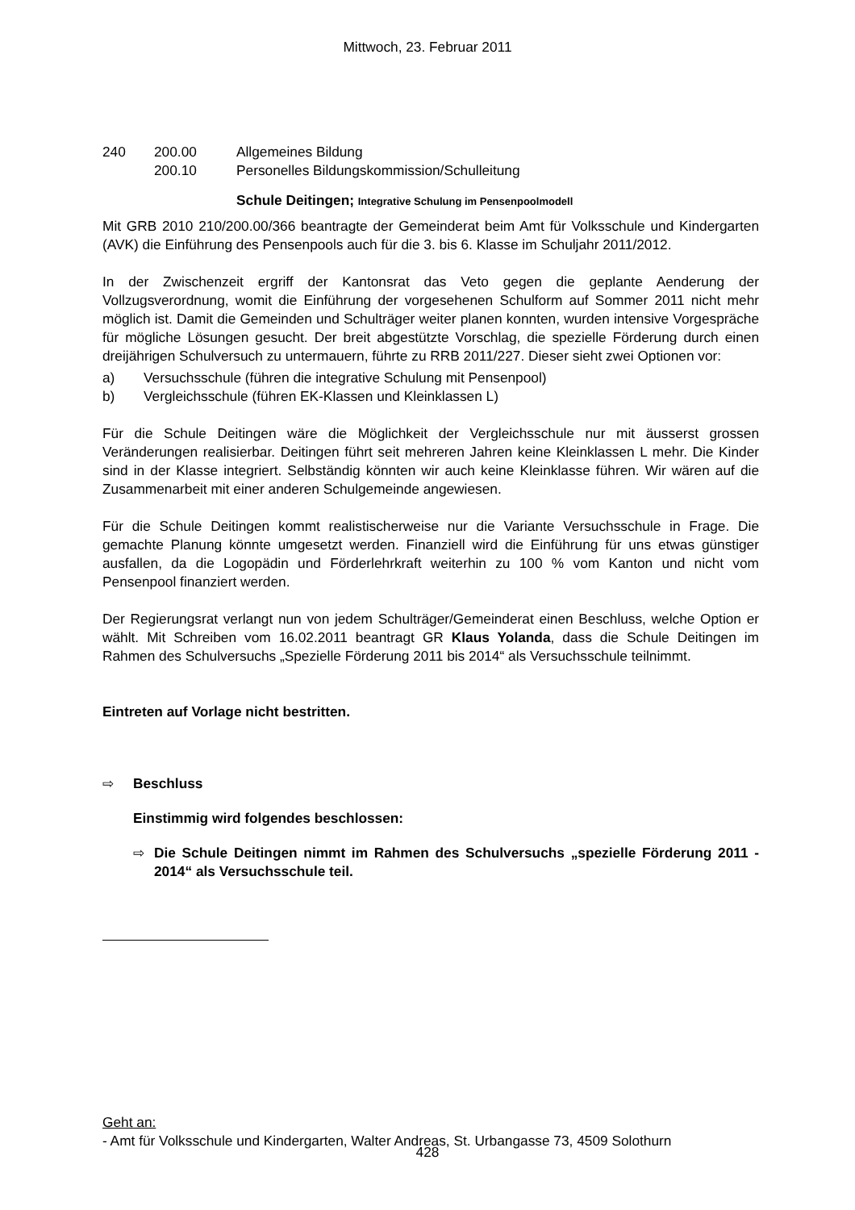Mittwoch, 23. Februar 2011
240 200.00 Allgemeines Bildung
200.10 Personelles Bildungskommission/Schulleitung
Schule Deitingen; Integrative Schulung im Pensenpoolmodell
Mit GRB 2010 210/200.00/366 beantragte der Gemeinderat beim Amt für Volksschule und Kindergarten (AVK) die Einführung des Pensenpools auch für die 3. bis 6. Klasse im Schuljahr 2011/2012.
In der Zwischenzeit ergriff der Kantonsrat das Veto gegen die geplante Aenderung der Vollzugsverordnung, womit die Einführung der vorgesehenen Schulform auf Sommer 2011 nicht mehr möglich ist. Damit die Gemeinden und Schulträger weiter planen konnten, wurden intensive Vorgespräche für mögliche Lösungen gesucht. Der breit abgestützte Vorschlag, die spezielle Förderung durch einen dreijährigen Schulversuch zu untermauern, führte zu RRB 2011/227. Dieser sieht zwei Optionen vor:
a) Versuchsschule (führen die integrative Schulung mit Pensenpool)
b) Vergleichsschule (führen EK-Klassen und Kleinklassen L)
Für die Schule Deitingen wäre die Möglichkeit der Vergleichsschule nur mit äusserst grossen Veränderungen realisierbar. Deitingen führt seit mehreren Jahren keine Kleinklassen L mehr. Die Kinder sind in der Klasse integriert. Selbständig könnten wir auch keine Kleinklasse führen. Wir wären auf die Zusammenarbeit mit einer anderen Schulgemeinde angewiesen.
Für die Schule Deitingen kommt realistischerweise nur die Variante Versuchsschule in Frage. Die gemachte Planung könnte umgesetzt werden. Finanziell wird die Einführung für uns etwas günstiger ausfallen, da die Logopädin und Förderlehrkraft weiterhin zu 100 % vom Kanton und nicht vom Pensenpool finanziert werden.
Der Regierungsrat verlangt nun von jedem Schulträger/Gemeinderat einen Beschluss, welche Option er wählt. Mit Schreiben vom 16.02.2011 beantragt GR Klaus Yolanda, dass die Schule Deitingen im Rahmen des Schulversuchs „Spezielle Förderung 2011 bis 2014“ als Versuchsschule teilnimmt.
Eintreten auf Vorlage nicht bestritten.
⇨ Beschluss
Einstimmig wird folgendes beschlossen:
⇨ Die Schule Deitingen nimmt im Rahmen des Schulversuchs „spezielle Förderung 2011 - 2014“ als Versuchsschule teil.
Geht an:
- Amt für Volksschule und Kindergarten, Walter Andreas, St. Urbangasse 73, 4509 Solothurn
428